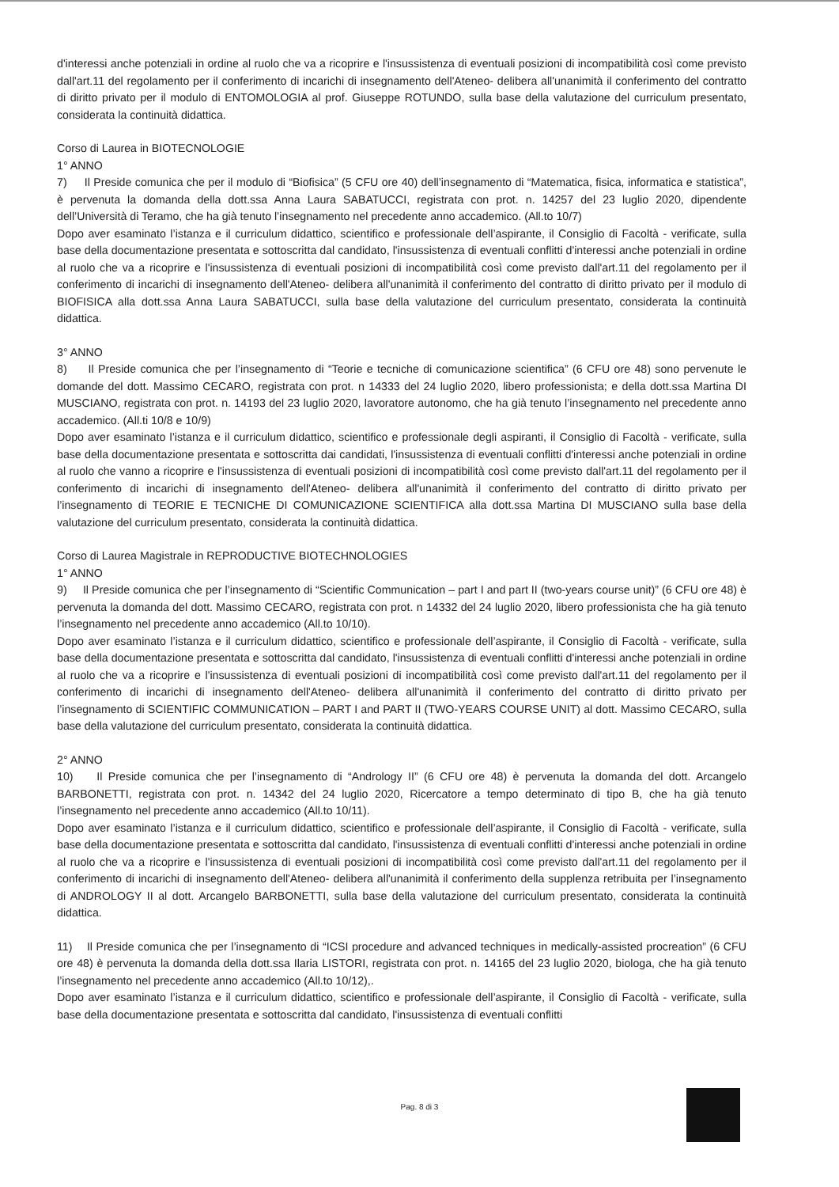d'interessi anche potenziali in ordine al ruolo che va a ricoprire e l'insussistenza di eventuali posizioni di incompatibilità così come previsto dall'art.11 del regolamento per il conferimento di incarichi di insegnamento dell'Ateneo- delibera all'unanimità il conferimento del contratto di diritto privato per il modulo di ENTOMOLOGIA al prof. Giuseppe ROTUNDO, sulla base della valutazione del curriculum presentato, considerata la continuità didattica.
Corso di Laurea in BIOTECNOLOGIE
1° ANNO
7) Il Preside comunica che per il modulo di “Biofisica” (5 CFU ore 40) dell’insegnamento di “Matematica, fisica, informatica e statistica”, è pervenuta la domanda della dott.ssa Anna Laura SABATUCCI, registrata con prot. n. 14257 del 23 luglio 2020, dipendente dell’Università di Teramo, che ha già tenuto l’insegnamento nel precedente anno accademico. (All.to 10/7)
Dopo aver esaminato l’istanza e il curriculum didattico, scientifico e professionale dell’aspirante, il Consiglio di Facoltà - verificate, sulla base della documentazione presentata e sottoscritta dal candidato, l'insussistenza di eventuali conflitti d'interessi anche potenziali in ordine al ruolo che va a ricoprire e l'insussistenza di eventuali posizioni di incompatibilità così come previsto dall'art.11 del regolamento per il conferimento di incarichi di insegnamento dell'Ateneo- delibera all'unanimità il conferimento del contratto di diritto privato per il modulo di BIOFISICA alla dott.ssa Anna Laura SABATUCCI, sulla base della valutazione del curriculum presentato, considerata la continuità didattica.
3° ANNO
8) Il Preside comunica che per l’insegnamento di “Teorie e tecniche di comunicazione scientifica” (6 CFU ore 48) sono pervenute le domande del dott. Massimo CECARO, registrata con prot. n 14333 del 24 luglio 2020, libero professionista; e della dott.ssa Martina DI MUSCIANO, registrata con prot. n. 14193 del 23 luglio 2020, lavoratore autonomo, che ha già tenuto l’insegnamento nel precedente anno accademico. (All.ti 10/8 e 10/9)
Dopo aver esaminato l’istanza e il curriculum didattico, scientifico e professionale degli aspiranti, il Consiglio di Facoltà - verificate, sulla base della documentazione presentata e sottoscritta dai candidati, l'insussistenza di eventuali conflitti d'interessi anche potenziali in ordine al ruolo che vanno a ricoprire e l'insussistenza di eventuali posizioni di incompatibilità così come previsto dall'art.11 del regolamento per il conferimento di incarichi di insegnamento dell'Ateneo- delibera all'unanimità il conferimento del contratto di diritto privato per l’insegnamento di TEORIE E TECNICHE DI COMUNICAZIONE SCIENTIFICA alla dott.ssa Martina DI MUSCIANO sulla base della valutazione del curriculum presentato, considerata la continuità didattica.
Corso di Laurea Magistrale in REPRODUCTIVE BIOTECHNOLOGIES
1° ANNO
9) Il Preside comunica che per l’insegnamento di “Scientific Communication – part I and part II (two-years course unit)” (6 CFU ore 48) è pervenuta la domanda del dott. Massimo CECARO, registrata con prot. n 14332 del 24 luglio 2020, libero professionista che ha già tenuto l’insegnamento nel precedente anno accademico (All.to 10/10).
Dopo aver esaminato l’istanza e il curriculum didattico, scientifico e professionale dell’aspirante, il Consiglio di Facoltà - verificate, sulla base della documentazione presentata e sottoscritta dal candidato, l'insussistenza di eventuali conflitti d'interessi anche potenziali in ordine al ruolo che va a ricoprire e l'insussistenza di eventuali posizioni di incompatibilità così come previsto dall'art.11 del regolamento per il conferimento di incarichi di insegnamento dell'Ateneo- delibera all'unanimità il conferimento del contratto di diritto privato per l’insegnamento di SCIENTIFIC COMMUNICATION – PART I and PART II (TWO-YEARS COURSE UNIT) al dott. Massimo CECARO, sulla base della valutazione del curriculum presentato, considerata la continuità didattica.
2° ANNO
10) Il Preside comunica che per l’insegnamento di “Andrology II” (6 CFU ore 48) è pervenuta la domanda del dott. Arcangelo BARBONETTI, registrata con prot. n. 14342 del 24 luglio 2020, Ricercatore a tempo determinato di tipo B, che ha già tenuto l’insegnamento nel precedente anno accademico (All.to 10/11).
Dopo aver esaminato l’istanza e il curriculum didattico, scientifico e professionale dell’aspirante, il Consiglio di Facoltà - verificate, sulla base della documentazione presentata e sottoscritta dal candidato, l'insussistenza di eventuali conflitti d'interessi anche potenziali in ordine al ruolo che va a ricoprire e l'insussistenza di eventuali posizioni di incompatibilità così come previsto dall'art.11 del regolamento per il conferimento di incarichi di insegnamento dell'Ateneo- delibera all'unanimità il conferimento della supplenza retribuita per l’insegnamento di ANDROLOGY II al dott. Arcangelo BARBONETTI, sulla base della valutazione del curriculum presentato, considerata la continuità didattica.
11) Il Preside comunica che per l’insegnamento di “ICSI procedure and advanced techniques in medically-assisted procreation” (6 CFU ore 48) è pervenuta la domanda della dott.ssa Ilaria LISTORI, registrata con prot. n. 14165 del 23 luglio 2020, biologa, che ha già tenuto l’insegnamento nel precedente anno accademico (All.to 10/12),.
Dopo aver esaminato l’istanza e il curriculum didattico, scientifico e professionale dell’aspirante, il Consiglio di Facoltà - verificate, sulla base della documentazione presentata e sottoscritta dal candidato, l'insussistenza di eventuali conflitti
Pag. 8 di 3